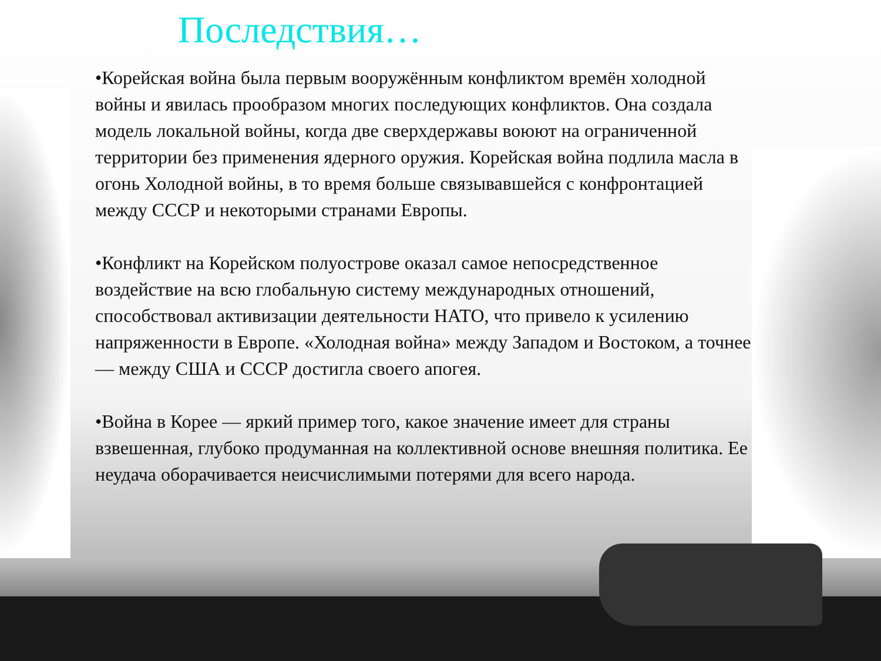Последствия…
•Корейская война была первым вооружённым конфликтом времён холодной войны и явилась прообразом многих последующих конфликтов. Она создала модель локальной войны, когда две сверхдержавы воюют на ограниченной территории без применения ядерного оружия. Корейская война подлила масла в огонь Холодной войны, в то время больше связывавшейся с конфронтацией между СССР и некоторыми странами Европы.
•Конфликт на Корейском полуострове оказал самое непосредственное воздействие на всю глобальную систему международных отношений, способствовал активизации деятельности НАТО, что привело к усилению напряженности в Европе. «Холодная война» между Западом и Востоком, а точнее — между США и СССР достигла своего апогея.
•Война в Корее — яркий пример того, какое значение имеет для страны взвешенная, глубоко продуманная на коллективной основе внешняя политика. Ее неудача оборачивается неисчислимыми потерями для всего народа.